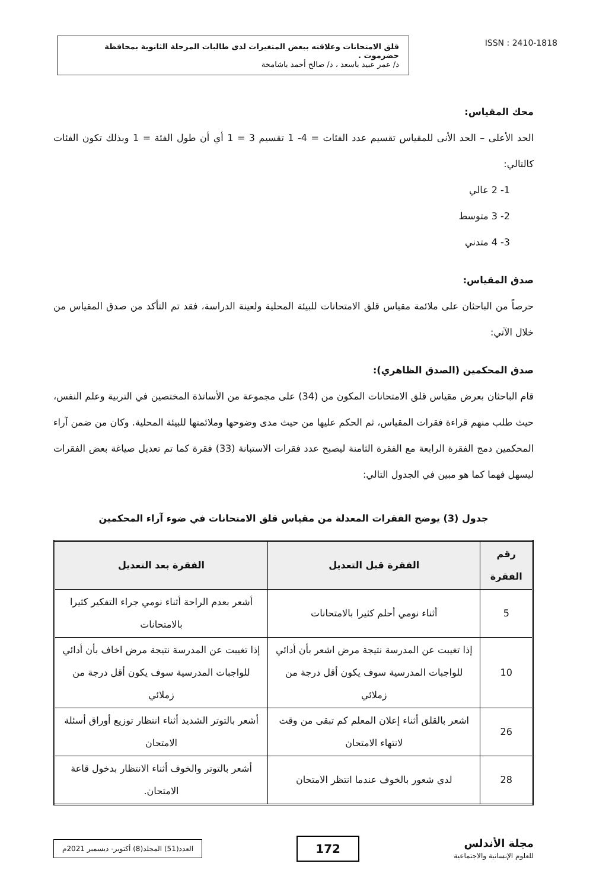قلق الامتحانات وعلاقته ببعض المتغيرات لدى طالبات المرحلة الثانوية بمحافظة حضرموت .
د/ عمر عبيد باسعد ، د/ صالح أحمد باشامخة
ISSN : 2410-1818
محك المقياس:
الحد الأعلى – الحد الأنى للمقياس تقسيم عدد الفئات = 4- 1 تقسيم 3 = 1 أي أن طول الفئة = 1 وبذلك تكون الفئات كالتالي:
1- 2 عالي
2- 3 متوسط
3- 4 متدني
صدق المقياس:
حرصاً من الباحثان على ملائمة مقياس قلق الامتحانات للبيئة المحلية ولعينة الدراسة، فقد تم التأكد من صدق المقياس من خلال الآتي:
صدق المحكمين (الصدق الظاهري):
قام الباحثان بعرض مقياس قلق الامتحانات المكون من (34) على مجموعة من الأساتذة المختصين في التربية وعلم النفس، حيث طلب منهم قراءة فقرات المقياس، ثم الحكم عليها من حيث مدى وضوحها وملائمتها للبيئة المحلية. وكان من ضمن آراء المحكمين دمج الفقرة الرابعة مع الفقرة الثامنة ليصبح عدد فقرات الاستبانة (33) فقرة كما تم تعديل صياغة بعض الفقرات ليسهل فهما كما هو مبين في الجدول التالي:
جدول (3) يوضح الفقرات المعدلة من مقياس قلق الامتحانات في ضوء آراء المحكمين
| رقم الفقرة | الفقرة قبل التعديل | الفقرة بعد التعديل |
| --- | --- | --- |
| 5 | أثناء نومي أحلم كثيرا بالامتحانات | أشعر بعدم الراحة أثناء نومي جراء التفكير كثيرا بالامتحانات |
| 10 | إذا تغيبت عن المدرسة نتيجة مرض اشعر بأن أدائي للواجبات المدرسية سوف يكون أقل درجة من زملائي | إذا تغيبت عن المدرسة نتيجة مرض اخاف بأن أدائي للواجبات المدرسية سوف يكون أقل درجة من زملائي |
| 26 | اشعر بالقلق أثناء إعلان المعلم كم تبقى من وقت لانتهاء الامتحان | أشعر بالتوتر الشديد أثناء انتظار توزيع أوراق أسئلة الامتحان |
| 28 | لدي شعور بالخوف عندما انتظر الامتحان | أشعر بالتوتر والخوف أثناء الانتظار بدخول قاعة الامتحان. |
مجلة الأندلس
للعلوم الإنسانية والاجتماعية
172
العدد(51) المجلد(8) أكتوبر- ديسمبر 2021م